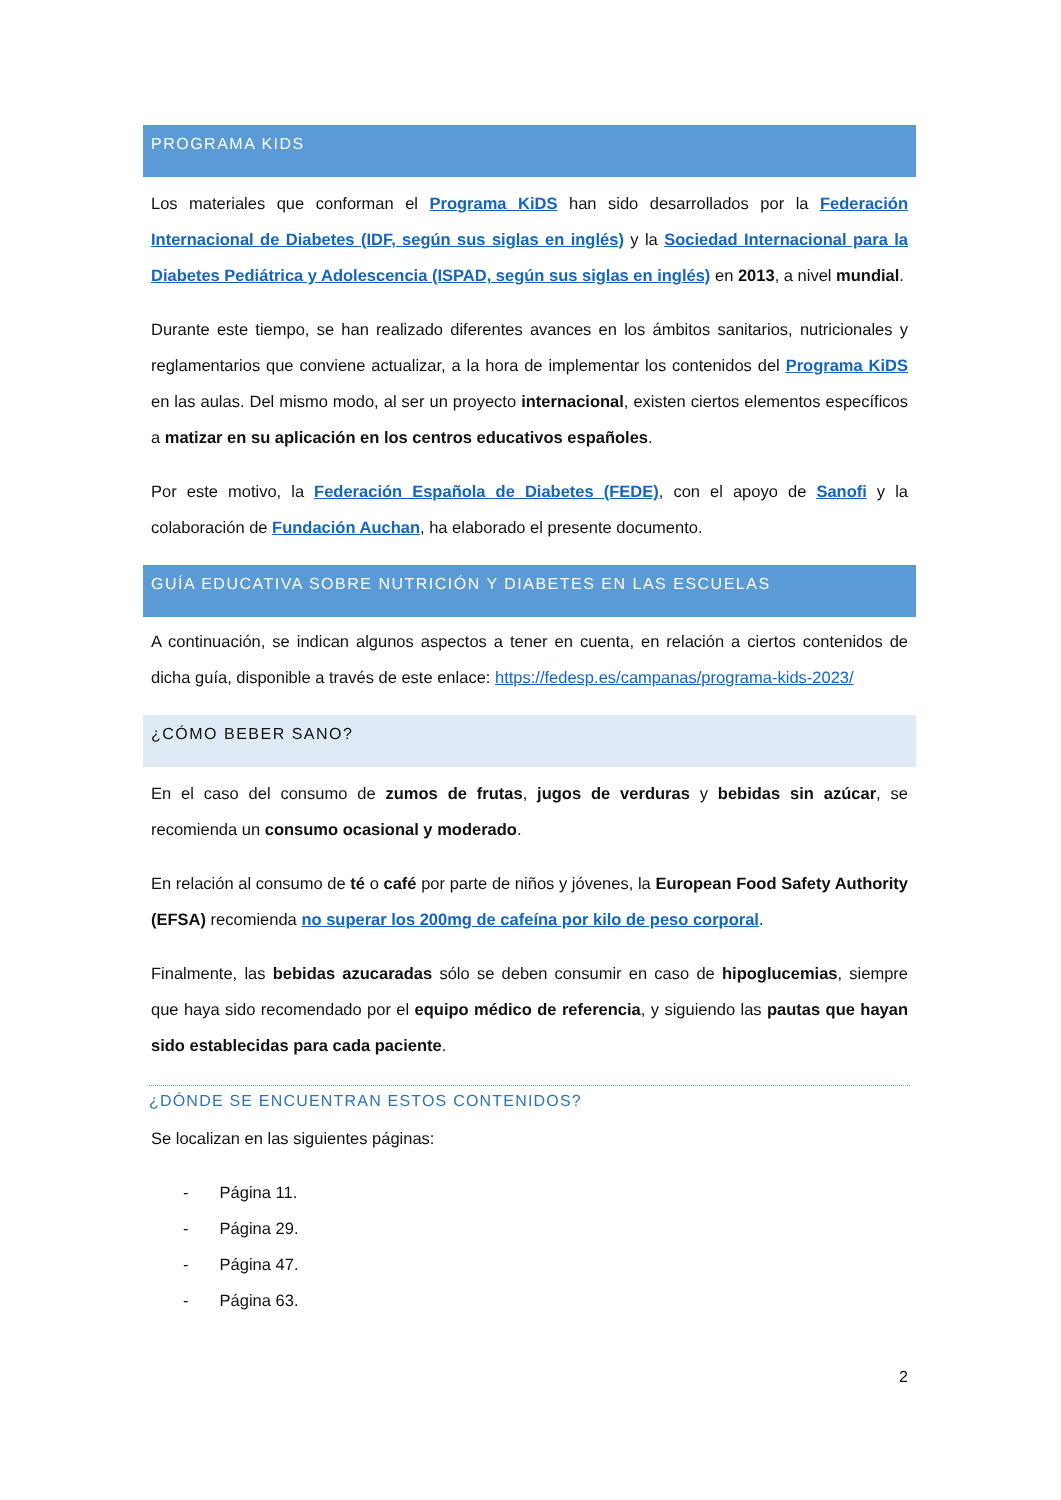PROGRAMA KIDS
Los materiales que conforman el Programa KiDS han sido desarrollados por la Federación Internacional de Diabetes (IDF, según sus siglas en inglés) y la Sociedad Internacional para la Diabetes Pediátrica y Adolescencia (ISPAD, según sus siglas en inglés) en 2013, a nivel mundial.
Durante este tiempo, se han realizado diferentes avances en los ámbitos sanitarios, nutricionales y reglamentarios que conviene actualizar, a la hora de implementar los contenidos del Programa KiDS en las aulas. Del mismo modo, al ser un proyecto internacional, existen ciertos elementos específicos a matizar en su aplicación en los centros educativos españoles.
Por este motivo, la Federación Española de Diabetes (FEDE), con el apoyo de Sanofi y la colaboración de Fundación Auchan, ha elaborado el presente documento.
GUÍA EDUCATIVA SOBRE NUTRICIÓN Y DIABETES EN LAS ESCUELAS
A continuación, se indican algunos aspectos a tener en cuenta, en relación a ciertos contenidos de dicha guía, disponible a través de este enlace: https://fedesp.es/campanas/programa-kids-2023/
¿CÓMO BEBER SANO?
En el caso del consumo de zumos de frutas, jugos de verduras y bebidas sin azúcar, se recomienda un consumo ocasional y moderado.
En relación al consumo de té o café por parte de niños y jóvenes, la European Food Safety Authority (EFSA) recomienda no superar los 200mg de cafeína por kilo de peso corporal.
Finalmente, las bebidas azucaradas sólo se deben consumir en caso de hipoglucemias, siempre que haya sido recomendado por el equipo médico de referencia, y siguiendo las pautas que hayan sido establecidas para cada paciente.
¿DÓNDE SE ENCUENTRAN ESTOS CONTENIDOS?
Se localizan en las siguientes páginas:
- Página 11.
- Página 29.
- Página 47.
- Página 63.
2